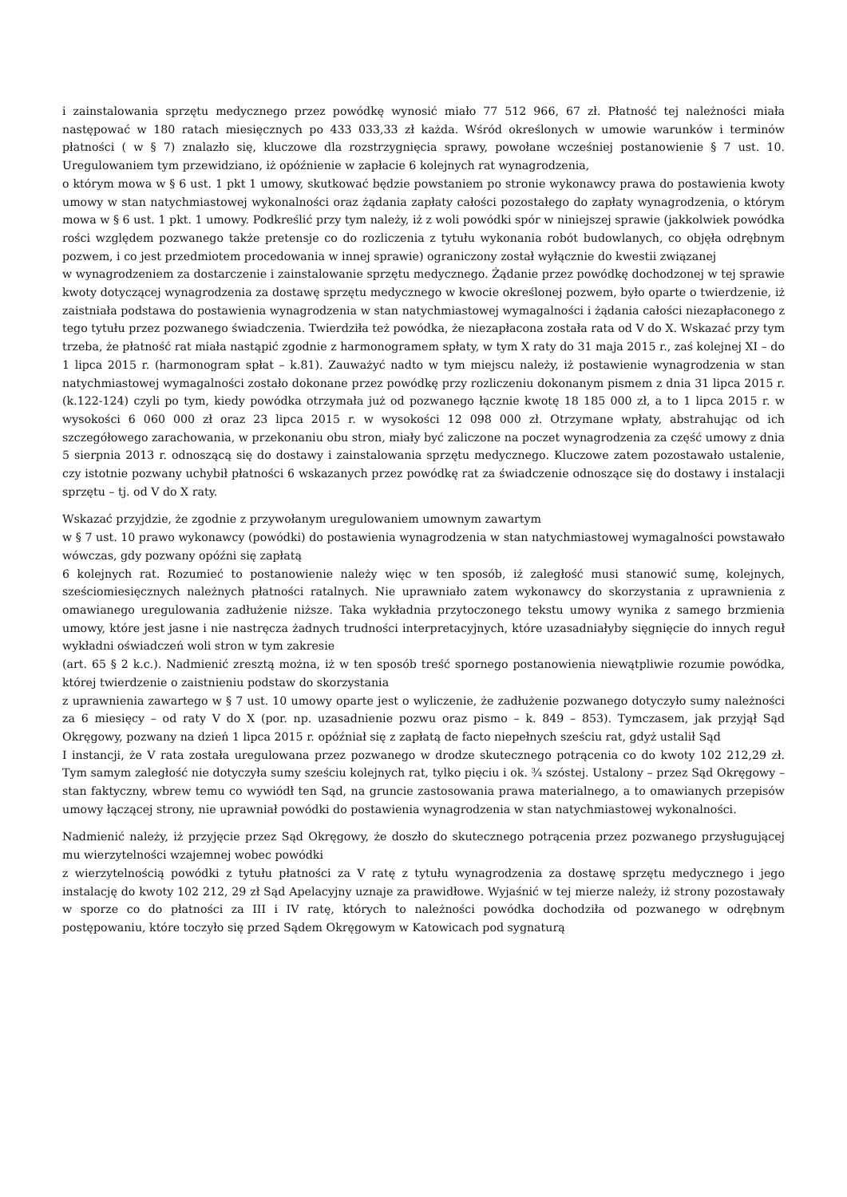i zainstalowania sprzętu medycznego przez powódkę wynosić miało 77 512 966, 67 zł. Płatność tej należności miała następować w 180 ratach miesięcznych po 433 033,33 zł każda. Wśród określonych w umowie warunków i terminów płatności ( w § 7) znalazło się, kluczowe dla rozstrzygnięcia sprawy, powołane wcześniej postanowienie § 7 ust. 10. Uregulowaniem tym przewidziano, iż opóźnienie w zapłacie 6 kolejnych rat wynagrodzenia,
o którym mowa w § 6 ust. 1 pkt 1 umowy, skutkować będzie powstaniem po stronie wykonawcy prawa do postawienia kwoty umowy w stan natychmiastowej wykonalności oraz żądania zapłaty całości pozostałego do zapłaty wynagrodzenia, o którym mowa w § 6 ust. 1 pkt. 1 umowy. Podkreślić przy tym należy, iż z woli powódki spór w niniejszej sprawie (jakkolwiek powódka rości względem pozwanego także pretensje co do rozliczenia z tytułu wykonania robót budowlanych, co objęła odrębnym pozwem, i co jest przedmiotem procedowania w innej sprawie) ograniczony został wyłącznie do kwestii związanej
w wynagrodzeniem za dostarczenie i zainstalowanie sprzętu medycznego. Żądanie przez powódkę dochodzonej w tej sprawie kwoty dotyczącej wynagrodzenia za dostawę sprzętu medycznego w kwocie określonej pozwem, było oparte o twierdzenie, iż zaistniała podstawa do postawienia wynagrodzenia w stan natychmiastowej wymagalności i żądania całości niezapłaconego z tego tytułu przez pozwanego świadczenia. Twierdziła też powódka, że niezapłacona została rata od V do X. Wskazać przy tym trzeba, że płatność rat miała nastąpić zgodnie z harmonogramem spłaty, w tym X raty do 31 maja 2015 r., zaś kolejnej XI – do 1 lipca 2015 r. (harmonogram spłat – k.81). Zauważyć nadto w tym miejscu należy, iż postawienie wynagrodzenia w stan natychmiastowej wymagalności zostało dokonane przez powódkę przy rozliczeniu dokonanym pismem z dnia 31 lipca 2015 r. (k.122-124) czyli po tym, kiedy powódka otrzymała już od pozwanego łącznie kwotę 18 185 000 zł, a to 1 lipca 2015 r. w wysokości 6 060 000 zł oraz 23 lipca 2015 r. w wysokości 12 098 000 zł. Otrzymane wpłaty, abstrahując od ich szczegółowego zarachowania, w przekonaniu obu stron, miały być zaliczone na poczet wynagrodzenia za część umowy z dnia 5 sierpnia 2013 r. odnoszącą się do dostawy i zainstalowania sprzętu medycznego. Kluczowe zatem pozostawało ustalenie, czy istotnie pozwany uchybił płatności 6 wskazanych przez powódkę rat za świadczenie odnoszące się do dostawy i instalacji sprzętu – tj. od V do X raty.
Wskazać przyjdzie, że zgodnie z przywołanym uregulowaniem umownym zawartym
w § 7 ust. 10 prawo wykonawcy (powódki) do postawienia wynagrodzenia w stan natychmiastowej wymagalności powstawało wówczas, gdy pozwany opóźni się zapłatą
6 kolejnych rat. Rozumieć to postanowienie należy więc w ten sposób, iż zaległość musi stanowić sumę, kolejnych, sześciomiesięcznych należnych płatności ratalnych. Nie uprawniało zatem wykonawcy do skorzystania z uprawnienia z omawianego uregulowania zadłużenie niższe. Taka wykładnia przytoczonego tekstu umowy wynika z samego brzmienia umowy, które jest jasne i nie nastręcza żadnych trudności interpretacyjnych, które uzasadniałyby sięgnięcie do innych reguł wykładni oświadczeń woli stron w tym zakresie
(art. 65 § 2 k.c.). Nadmienić zresztą można, iż w ten sposób treść spornego postanowienia niewątpliwie rozumie powódka, której twierdzenie o zaistnieniu podstaw do skorzystania
z uprawnienia zawartego w § 7 ust. 10 umowy oparte jest o wyliczenie, że zadłużenie pozwanego dotyczyło sumy należności za 6 miesięcy – od raty V do X (por. np. uzasadnienie pozwu oraz pismo – k. 849 – 853). Tymczasem, jak przyjął Sąd Okręgowy, pozwany na dzień 1 lipca 2015 r. opóźniał się z zapłatą de facto niepełnych sześciu rat, gdyż ustalił Sąd
I instancji, że V rata została uregulowana przez pozwanego w drodze skutecznego potrącenia co do kwoty 102 212,29 zł. Tym samym zaległość nie dotyczyła sumy sześciu kolejnych rat, tylko pięciu i ok. ¾ szóstej. Ustalony – przez Sąd Okręgowy – stan faktyczny, wbrew temu co wywiódł ten Sąd, na gruncie zastosowania prawa materialnego, a to omawianych przepisów umowy łączącej strony, nie uprawniał powódki do postawienia wynagrodzenia w stan natychmiastowej wykonalności.
Nadmienić należy, iż przyjęcie przez Sąd Okręgowy, że doszło do skutecznego potrącenia przez pozwanego przysługującej mu wierzytelności wzajemnej wobec powódki
z wierzytelnością powódki z tytułu płatności za V ratę z tytułu wynagrodzenia za dostawę sprzętu medycznego i jego instalację do kwoty 102 212, 29 zł Sąd Apelacyjny uznaje za prawidłowe. Wyjaśnić w tej mierze należy, iż strony pozostawały w sporze co do płatności za III i IV ratę, których to należności powódka dochodziła od pozwanego w odrębnym postępowaniu, które toczyło się przed Sądem Okręgowym w Katowicach pod sygnaturą